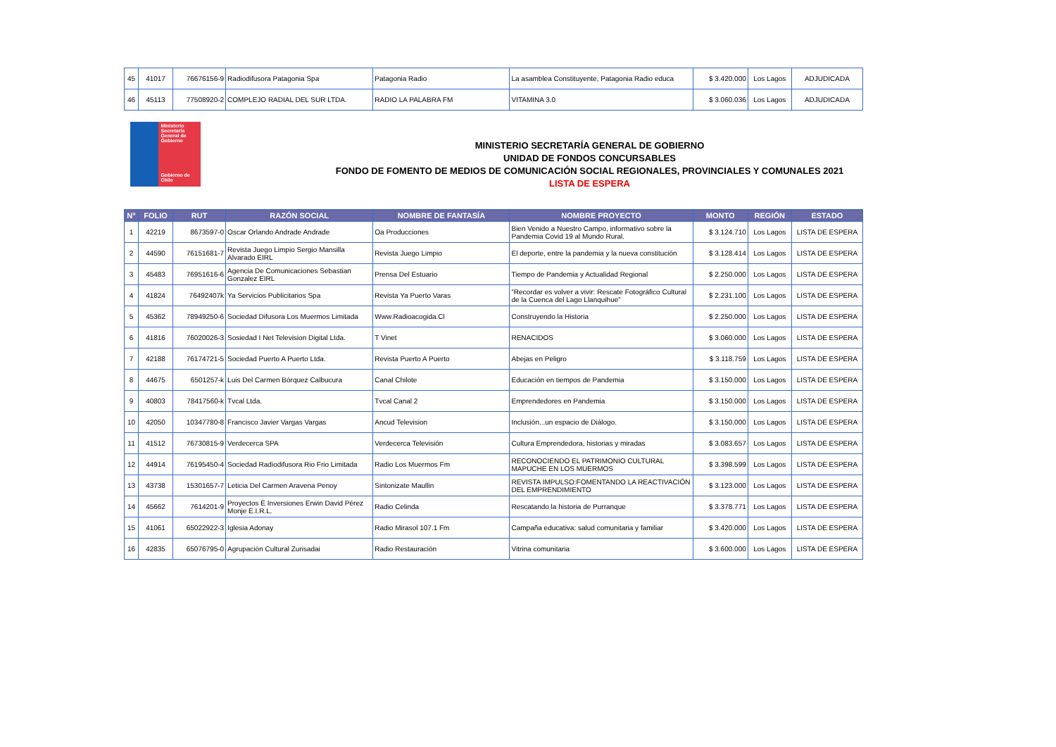| 45 | 41017 | 76676156-9 | Radiodifusora Patagonia Spa | Patagonia Radio | La asamblea Constituyente, Patagonia Radio educa | $ 3.420.000 | Los Lagos | ADJUDICADA |
| 46 | 45113 | 77508920-2 | COMPLEJO RADIAL DEL SUR LTDA. | RADIO LA PALABRA FM | VITAMINA 3.0 | $ 3.060.036 | Los Lagos | ADJUDICADA |
Ministerio Secretaría General de Gobierno
Gobierno de Chile
MINISTERIO SECRETARÍA GENERAL DE GOBIERNO
UNIDAD DE FONDOS CONCURSABLES
FONDO DE FOMENTO DE MEDIOS DE COMUNICACIÓN SOCIAL REGIONALES, PROVINCIALES Y COMUNALES 2021
LISTA DE ESPERA
| N° | FOLIO | RUT | RAZÓN SOCIAL | NOMBRE DE FANTASÍA | NOMBRE PROYECTO | MONTO | REGIÓN | ESTADO |
| --- | --- | --- | --- | --- | --- | --- | --- | --- |
| 1 | 42219 | 8673597-0 | Oscar Orlando Andrade Andrade | Oa Producciones | Bien Venido a Nuestro Campo, informativo sobre la Pandemia Covid 19 al Mundo Rural. | $ 3.124.710 | Los Lagos | LISTA DE ESPERA |
| 2 | 44590 | 76151681-7 | Revista Juego Limpio Sergio Mansilla Alvarado EIRL | Revista Juego Limpio | El deporte, entre la pandemia y la nueva constitución | $ 3.128.414 | Los Lagos | LISTA DE ESPERA |
| 3 | 45483 | 76951616-6 | Agencia De Comunicaciones Sebastian Gonzalez EIRL | Prensa Del Estuario | Tiempo de Pandemia y Actualidad Regional | $ 2.250.000 | Los Lagos | LISTA DE ESPERA |
| 4 | 41824 | 76492407k | Ya Servicios Publicitarios Spa | Revista Ya Puerto Varas | “Recordar es volver a vivir: Rescate Fotográfico Cultural de la Cuenca del Lago Llanquihue” | $ 2.231.100 | Los Lagos | LISTA DE ESPERA |
| 5 | 45362 | 78949250-6 | Sociedad Difusora Los Muermos Limitada | Www.Radioacogida.Cl | Construyendo la Historia | $ 2.250.000 | Los Lagos | LISTA DE ESPERA |
| 6 | 41816 | 76020026-3 | Sosiedad I Net Television Digital Ltda. | T Vinet | RENACIDOS | $ 3.060.000 | Los Lagos | LISTA DE ESPERA |
| 7 | 42188 | 76174721-5 | Sociedad Puerto A Puerto Ltda. | Revista Puerto A Puerto | Abejas en Peligro | $ 3.118.759 | Los Lagos | LISTA DE ESPERA |
| 8 | 44675 | 6501257-k | Luis Del Carmen Bórquez Calbucura | Canal Chilote | Educación en tiempos de Pandemia | $ 3.150.000 | Los Lagos | LISTA DE ESPERA |
| 9 | 40803 | 78417560-k | Tvcal Ltda. | Tvcal Canal 2 | Emprendedores en Pandemia | $ 3.150.000 | Los Lagos | LISTA DE ESPERA |
| 10 | 42050 | 10347780-8 | Francisco Javier Vargas Vargas | Ancud Television | Inclusión...un espacio de Diálogo. | $ 3.150.000 | Los Lagos | LISTA DE ESPERA |
| 11 | 41512 | 76730815-9 | Verdecerca SPA | Verdecerca Televisión | Cultura Emprendedora, historias y miradas | $ 3.083.657 | Los Lagos | LISTA DE ESPERA |
| 12 | 44914 | 76195450-4 | Sociedad Radiodifusora Rio Frio Limitada | Radio Los Muermos Fm | RECONOCIENDO EL PATRIMONIO CULTURAL MAPUCHE EN LOS MUERMOS | $ 3.398.599 | Los Lagos | LISTA DE ESPERA |
| 13 | 43738 | 15301657-7 | Leticia Del Carmen Aravena Penoy | Sintonizate Maullin | REVISTA IMPULSO:FOMENTANDO LA REACTIVACIÓN DEL EMPRENDIMIENTO | $ 3.123.000 | Los Lagos | LISTA DE ESPERA |
| 14 | 45662 | 7614201-9 | Proyectos E Inversiones Erwin David Pérez Monje E.I.R.L. | Radio Celinda | Rescatando la historia de Purranque | $ 3.378.771 | Los Lagos | LISTA DE ESPERA |
| 15 | 41061 | 65022922-3 | Iglesia Adonay | Radio Mirasol 107.1 Fm | Campaña educativa: salud comunitaria y familiar | $ 3.420.000 | Los Lagos | LISTA DE ESPERA |
| 16 | 42835 | 65076795-0 | Agrupación Cultural Zurisadai | Radio Restauración | Vitrina comunitaria | $ 3.600.000 | Los Lagos | LISTA DE ESPERA |